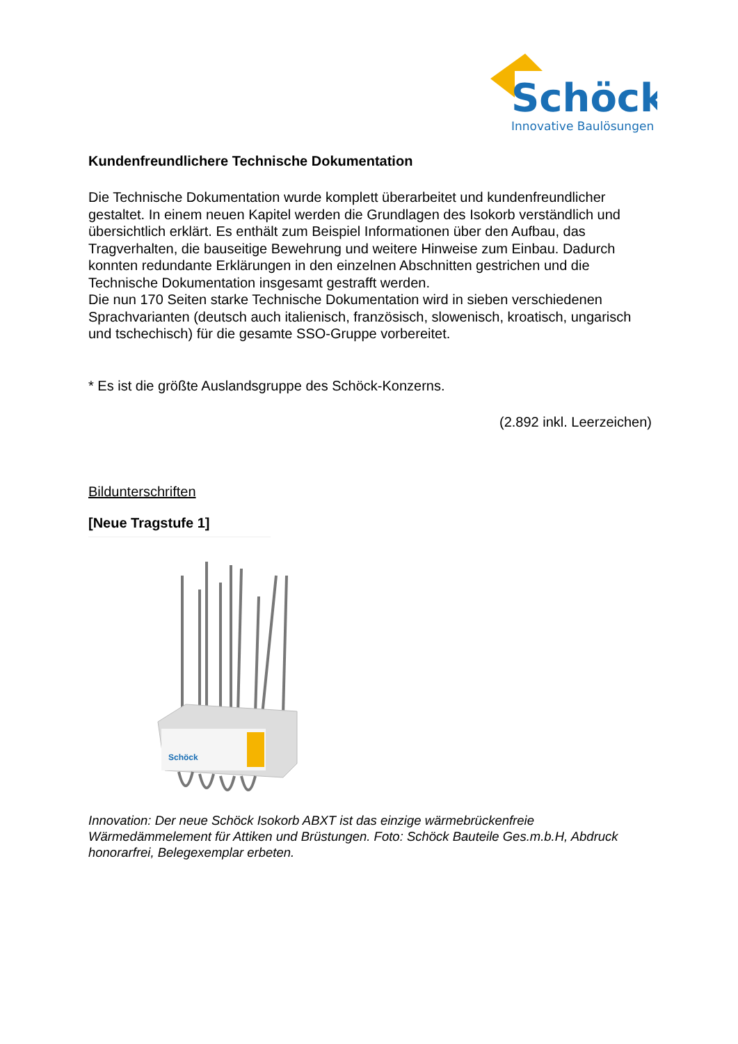Schöck
Innovative Baulösungen
Kundenfreundlichere Technische Dokumentation
Die Technische Dokumentation wurde komplett überarbeitet und kundenfreundlicher gestaltet. In einem neuen Kapitel werden die Grundlagen des Isokorb verständlich und übersichtlich erklärt. Es enthält zum Beispiel Informationen über den Aufbau, das Tragverhalten, die bauseitige Bewehrung und weitere Hinweise zum Einbau. Dadurch konnten redundante Erklärungen in den einzelnen Abschnitten gestrichen und die Technische Dokumentation insgesamt gestrafft werden.
Die nun 170 Seiten starke Technische Dokumentation wird in sieben verschiedenen Sprachvarianten (deutsch auch italienisch, französisch, slowenisch, kroatisch, ungarisch und tschechisch) für die gesamte SSO-Gruppe vorbereitet.
* Es ist die größte Auslandsgruppe des Schöck-Konzerns.
(2.892 inkl. Leerzeichen)
Bildunterschriften
[Neue Tragstufe 1]
Schöck
Innovation: Der neue Schöck Isokorb ABXT ist das einzige wärmebrückenfreie Wärmedämmelement für Attiken und Brüstungen. Foto: Schöck Bauteile Ges.m.b.H, Abdruck honorarfrei, Belegexemplar erbeten.